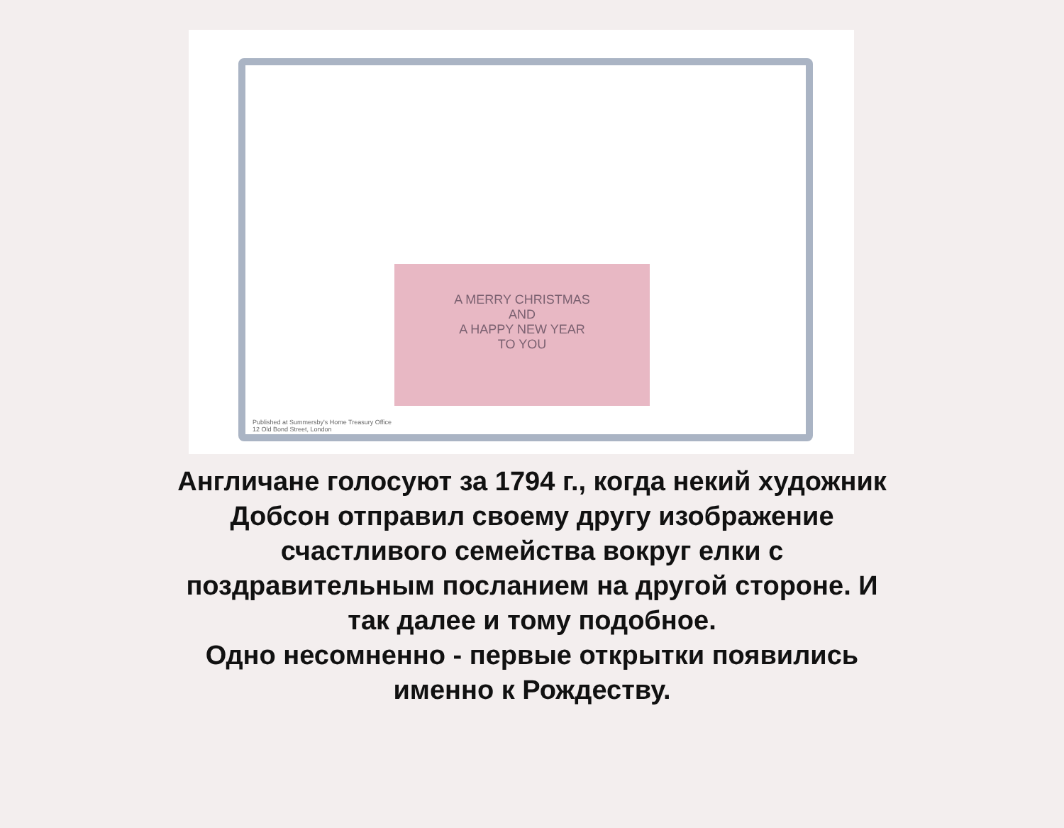A MERRY CHRISTMAS
AND
A HAPPY NEW YEAR
TO YOU
Published at Summersby's Home Treasury Office
12 Old Bond Street, London
Англичане голосуют за 1794 г., когда некий художник
Добсон отправил своему другу изображение
счастливого семейства вокруг елки с
поздравительным посланием на другой стороне. И
так далее и тому подобное.
Одно несомненно - первые открытки появились
именно к Рождеству.